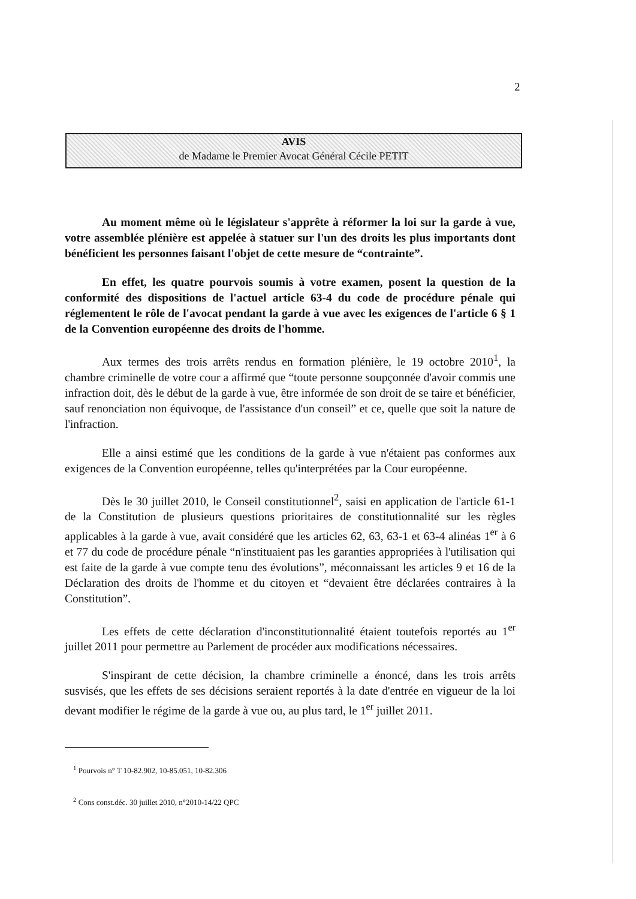2
AVIS
de Madame le Premier Avocat Général Cécile PETIT
Au moment même où le législateur s'apprête à réformer la loi sur la garde à vue, votre assemblée plénière est appelée à statuer sur l'un des droits les plus importants dont bénéficient les personnes faisant l'objet de cette mesure de “contrainte”.
En effet, les quatre pourvois soumis à votre examen, posent la question de la conformité des dispositions de l'actuel article 63-4 du code de procédure pénale qui réglementent le rôle de l'avocat pendant la garde à vue avec les exigences de l'article 6 § 1 de la Convention européenne des droits de l'homme.
Aux termes des trois arrêts rendus en formation plénière, le 19 octobre 2010<sup>1</sup>, la chambre criminelle de votre cour a affirmé que “toute personne soupçonnée d'avoir commis une infraction doit, dès le début de la garde à vue, être informée de son droit de se taire et bénéficier, sauf renonciation non équivoque, de l'assistance d'un conseil” et ce, quelle que soit la nature de l'infraction.
Elle a ainsi estimé que les conditions de la garde à vue n'étaient pas conformes aux exigences de la Convention européenne, telles qu'interprétées par la Cour européenne.
Dès le 30 juillet 2010, le Conseil constitutionnel<sup>2</sup>, saisi en application de l'article 61-1 de la Constitution de plusieurs questions prioritaires de constitutionnalité sur les règles applicables à la garde à vue, avait considéré que les articles 62, 63, 63-1 et 63-4 alinéas 1<sup>er</sup> à 6 et 77 du code de procédure pénale “n'instituaient pas les garanties appropriées à l'utilisation qui est faite de la garde à vue compte tenu des évolutions”, méconnaissant les articles 9 et 16 de la Déclaration des droits de l'homme et du citoyen et “devaient être déclarées contraires à la Constitution”.
Les effets de cette déclaration d'inconstitutionnalité étaient toutefois reportés au 1<sup>er</sup> juillet 2011 pour permettre au Parlement de procéder aux modifications nécessaires.
S'inspirant de cette décision, la chambre criminelle a énoncé, dans les trois arrêts susvisés, que les effets de ses décisions seraient reportés à la date d'entrée en vigueur de la loi devant modifier le régime de la garde à vue ou, au plus tard, le 1<sup>er</sup> juillet 2011.
<sup>1</sup> Pourvois n° T 10-82.902, 10-85.051, 10-82.306
<sup>2</sup> Cons const.déc. 30 juillet 2010, n°2010-14/22 QPC